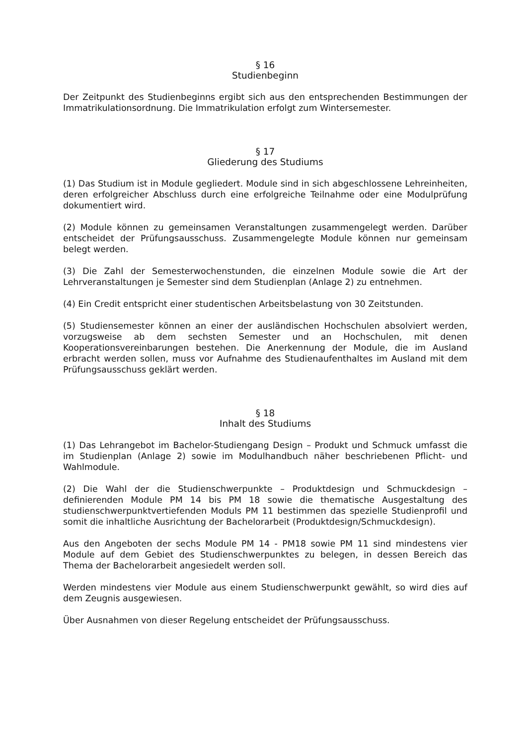§ 16
Studienbeginn
Der Zeitpunkt des Studienbeginns ergibt sich aus den entsprechenden Bestimmungen der Immatrikulationsordnung. Die Immatrikulation erfolgt zum Wintersemester.
§ 17
Gliederung des Studiums
(1) Das Studium ist in Module gegliedert. Module sind in sich abgeschlossene Lehreinheiten, deren erfolgreicher Abschluss durch eine erfolgreiche Teilnahme oder eine Modulprüfung dokumentiert wird.
(2) Module können zu gemeinsamen Veranstaltungen zusammengelegt werden. Darüber entscheidet der Prüfungsausschuss. Zusammengelegte Module können nur gemeinsam belegt werden.
(3) Die Zahl der Semesterwochenstunden, die einzelnen Module sowie die Art der Lehrveranstaltungen je Semester sind dem Studienplan (Anlage 2) zu entnehmen.
(4) Ein Credit entspricht einer studentischen Arbeitsbelastung von 30 Zeitstunden.
(5) Studiensemester können an einer der ausländischen Hochschulen absolviert werden, vorzugsweise ab dem sechsten Semester und an Hochschulen, mit denen Kooperationsvereinbarungen bestehen. Die Anerkennung der Module, die im Ausland erbracht werden sollen, muss vor Aufnahme des Studienaufenthaltes im Ausland mit dem Prüfungsausschuss geklärt werden.
§ 18
Inhalt des Studiums
(1) Das Lehrangebot im Bachelor-Studiengang Design – Produkt und Schmuck umfasst die im Studienplan (Anlage 2) sowie im Modulhandbuch näher beschriebenen Pflicht- und Wahlmodule.
(2) Die Wahl der die Studienschwerpunkte – Produktdesign und Schmuckdesign – definierenden Module PM 14 bis PM 18 sowie die thematische Ausgestaltung des studienschwerpunktvertiefenden Moduls PM 11 bestimmen das spezielle Studienprofil und somit die inhaltliche Ausrichtung der Bachelorarbeit (Produktdesign/Schmuckdesign).
Aus den Angeboten der sechs Module PM 14 - PM18 sowie PM 11 sind mindestens vier Module auf dem Gebiet des Studienschwerpunktes zu belegen, in dessen Bereich das Thema der Bachelorarbeit angesiedelt werden soll.
Werden mindestens vier Module aus einem Studienschwerpunkt gewählt, so wird dies auf dem Zeugnis ausgewiesen.
Über Ausnahmen von dieser Regelung entscheidet der Prüfungsausschuss.